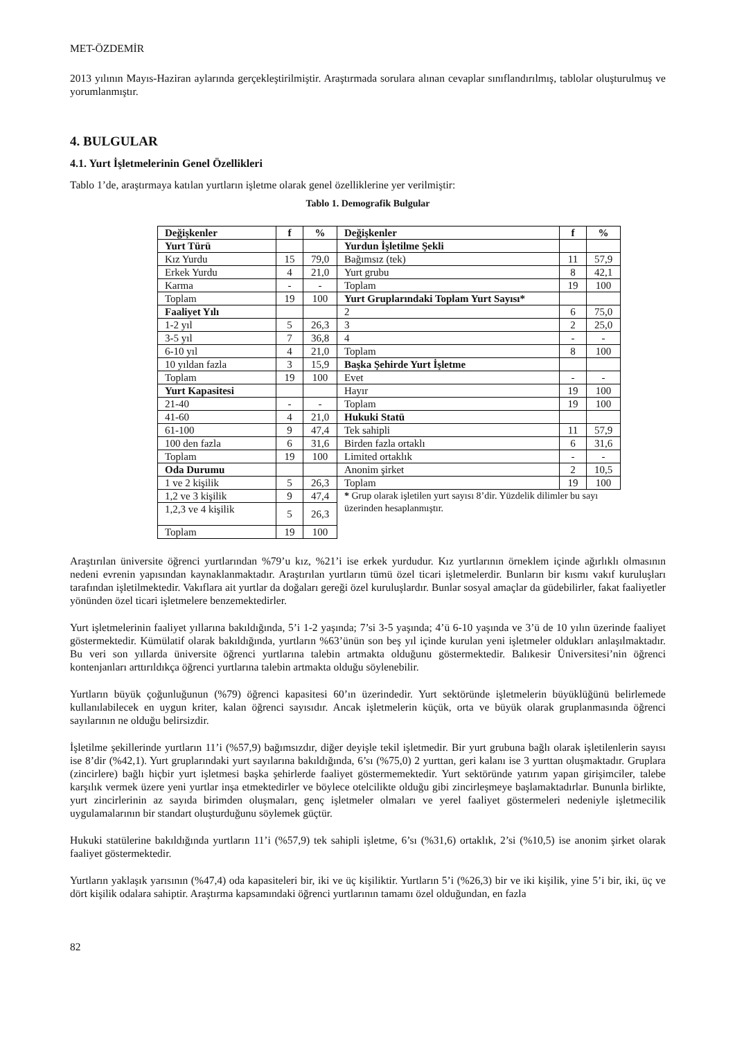MET-ÖZDEMİR
2013 yılının Mayıs-Haziran aylarında gerçekleştirilmiştir. Araştırmada sorulara alınan cevaplar sınıflandırılmış, tablolar oluşturulmuş ve yorumlanmıştır.
4. BULGULAR
4.1. Yurt İşletmelerinin Genel Özellikleri
Tablo 1’de, araştırmaya katılan yurtların işletme olarak genel özelliklerine yer verilmiştir:
Tablo 1. Demografik Bulgular
| Değişkenler | f | % | Değişkenler | f | % |
| --- | --- | --- | --- | --- | --- |
| Yurt Türü | | | Yurdun İşletilme Şekli | | |
| Kız Yurdu | 15 | 79,0 | Bağımsız (tek) | 11 | 57,9 |
| Erkek Yurdu | 4 | 21,0 | Yurt grubu | 8 | 42,1 |
| Karma | - | - | Toplam | 19 | 100 |
| Toplam | 19 | 100 | Yurt Gruplarındaki Toplam Yurt Sayısı* | | |
| Faaliyet Yılı | | | 2 | 6 | 75,0 |
| 1-2 yıl | 5 | 26,3 | 3 | 2 | 25,0 |
| 3-5 yıl | 7 | 36,8 | 4 | - | - |
| 6-10 yıl | 4 | 21,0 | Toplam | 8 | 100 |
| 10 yıldan fazla | 3 | 15,9 | Başka Şehirde Yurt İşletme | | |
| Toplam | 19 | 100 | Evet | - | - |
| Yurt Kapasitesi | | | Hayır | 19 | 100 |
| 21-40 | - | - | Toplam | 19 | 100 |
| 41-60 | 4 | 21,0 | Hukuki Statü | | |
| 61-100 | 9 | 47,4 | Tek sahipli | 11 | 57,9 |
| 100 den fazla | 6 | 31,6 | Birden fazla ortaklı | 6 | 31,6 |
| Toplam | 19 | 100 | Limited ortaklık | - | - |
| Oda Durumu | | | Anonim şirket | 2 | 10,5 |
| 1 ve 2 kişilik | 5 | 26,3 | Toplam | 19 | 100 |
| 1,2 ve 3 kişilik | 9 | 47,4 | * Grup olarak işletilen yurt sayısı 8’dir. Yüzdelik dilimler bu sayı üzerinden hesaplanmıştır. | | |
| 1,2,3 ve 4 kişilik | 5 | 26,3 | | | |
| Toplam | 19 | 100 | | | |
Araştırılan üniversite öğrenci yurtlarından %79’u kız, %21’i ise erkek yurdudur. Kız yurtlarının örneklem içinde ağırlıklı olmasının nedeni evrenin yapısından kaynaklanmaktadır. Araştırılan yurtların tümü özel ticari işletmelerdir. Bunların bir kısmı vakıf kuruluşları tarafından işletilmektedir. Vakıflara ait yurtlar da doğaları gereği özel kuruluşlardır. Bunlar sosyal amaçlar da güdebilirler, fakat faaliyetler yönünden özel ticari işletmelere benzemektedirler.
Yurt işletmelerinin faaliyet yıllarına bakıldığında, 5’i 1-2 yaşında; 7’si 3-5 yaşında; 4’ü 6-10 yaşında ve 3’ü de 10 yılın üzerinde faaliyet göstermektedir. Kümülatif olarak bakıldığında, yurtların %63’ünün son beş yıl içinde kurulan yeni işletmeler oldukları anlaşılmaktadır. Bu veri son yıllarda üniversite öğrenci yurtlarına talebin artmakta olduğunu göstermektedir. Balıkesir Üniversitesi’nin öğrenci kontenjanları arttırıldıkça öğrenci yurtlarına talebin artmakta olduğu söylenebilir.
Yurtların büyük çoğunluğunun (%79) öğrenci kapasitesi 60’ın üzerindedir. Yurt sektöründe işletmelerin büyüklüğünü belirlemede kullanılabilecek en uygun kriter, kalan öğrenci sayısıdır. Ancak işletmelerin küçük, orta ve büyük olarak gruplanmasında öğrenci sayılarının ne olduğu belirsizdir.
İşletilme şekillerinde yurtların 11’i (%57,9) bağımsızdır, diğer deyişle tekil işletmedir. Bir yurt grubuna bağlı olarak işletilenlerin sayısı ise 8’dir (%42,1). Yurt gruplarındaki yurt sayılarına bakıldığında, 6’sı (%75,0) 2 yurttan, geri kalanı ise 3 yurttan oluşmaktadır. Gruplara (zincirlere) bağlı hiçbir yurt işletmesi başka şehirlerde faaliyet göstermemektedir. Yurt sektöründe yatırım yapan girişimciler, talebe karşılık vermek üzere yeni yurtlar inşa etmektedirler ve böylece otelcilikte olduğu gibi zincirleşmeye başlamaktadırlar. Bununla birlikte, yurt zincirlerinin az sayıda birimden oluşmaları, genç işletmeler olmaları ve yerel faaliyet göstermeleri nedeniyle işletmecilik uygulamalarının bir standart oluşturduğunu söylemek güçtür.
Hukuki statülerine bakıldığında yurtların 11’i (%57,9) tek sahipli işletme, 6’sı (%31,6) ortaklık, 2’si (%10,5) ise anonim şirket olarak faaliyet göstermektedir.
Yurtların yaklaşık yarısının (%47,4) oda kapasiteleri bir, iki ve üç kişiliktir. Yurtların 5’i (%26,3) bir ve iki kişilik, yine 5’i bir, iki, üç ve dört kişilik odalara sahiptir. Araştırma kapsamındaki öğrenci yurtlarının tamamı özel olduğundan, en fazla
82